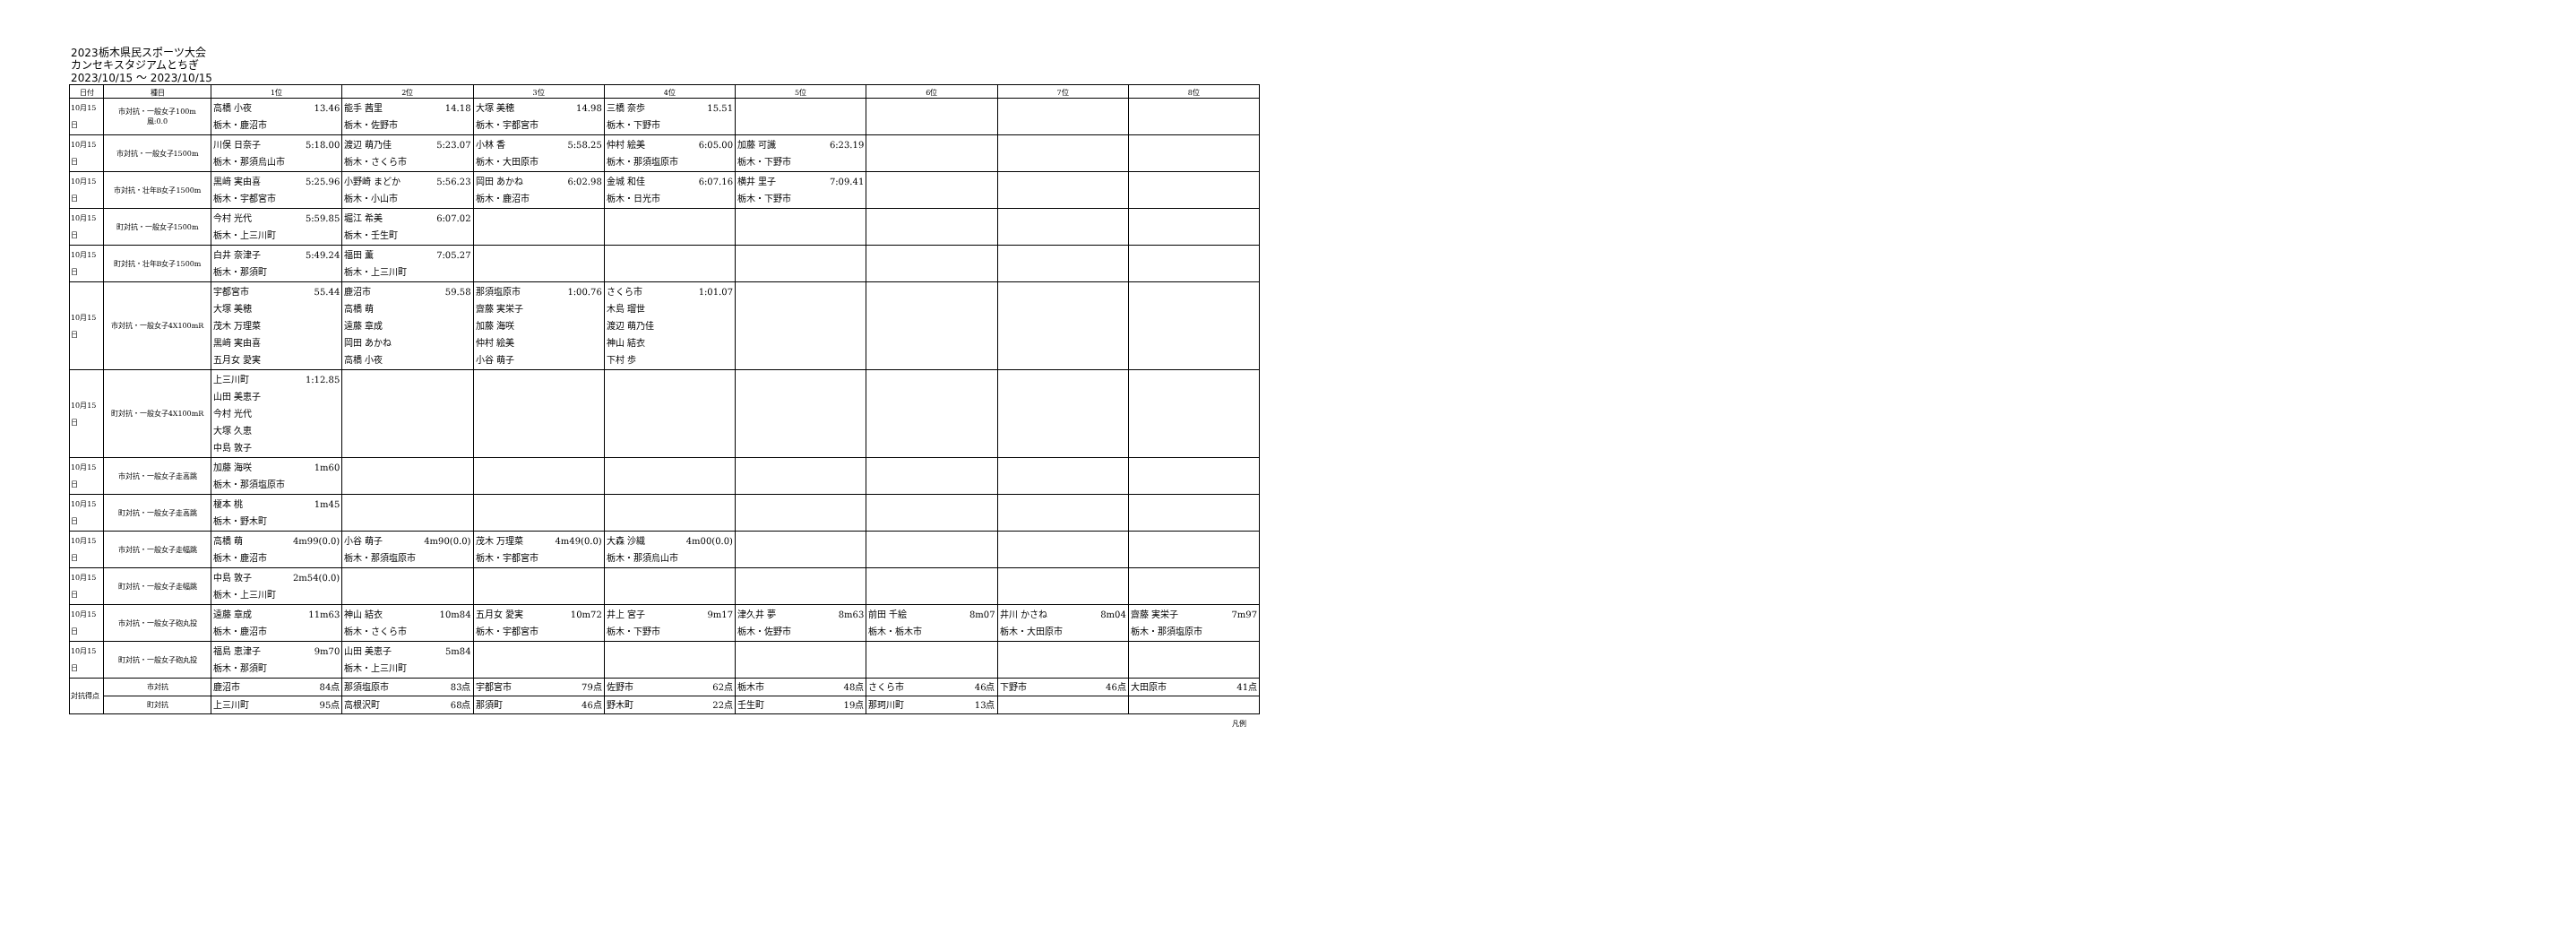2023栃木県民スポーツ大会
カンセキスタジアムとちぎ
2023/10/15 ～ 2023/10/15
| 日付 | 種目 | 1位 | 2位 | 3位 | 4位 | 5位 | 6位 | 7位 | 8位 |
| --- | --- | --- | --- | --- | --- | --- | --- | --- | --- |
| 10月15日 | 市対抗・一般女子100m 風:0.0 | 高橋 小夜 13.46 栃木・鹿沼市 | 能手 茜里 14.18 栃木・佐野市 | 大塚 美穂 14.98 栃木・宇都宮市 | 三橋 奈歩 15.51 栃木・下野市 | | | | |
| 10月15日 | 市対抗・一般女子1500m | 川俣 日奈子 5:18.00 栃木・那須烏山市 | 渡辺 萌乃佳 5:23.07 栃木・さくら市 | 小林 香 5:58.25 栃木・大田原市 | 仲村 絵美 6:05.00 栃木・那須塩原市 | 加藤 可識 6:23.19 栃木・下野市 | | | |
| 10月15日 | 市対抗・壮年B女子1500m | 黒﨑 実由喜 5:25.96 栃木・宇都宮市 | 小野崎 まどか 5:56.23 栃木・小山市 | 岡田 あかね 6:02.98 栃木・鹿沼市 | 金城 和佳 6:07.16 栃木・日光市 | 横井 里子 7:09.41 栃木・下野市 | | | |
| 10月15日 | 町対抗・一般女子1500m | 今村 光代 5:59.85 栃木・上三川町 | 堀江 希美 6:07.02 栃木・壬生町 | | | | | | |
| 10月15日 | 町対抗・壮年B女子1500m | 白井 奈津子 5:49.24 栃木・那須町 | 福田 薫 7:05.27 栃木・上三川町 | | | | | | |
| 10月15日 | 市対抗・一般女子4X100mR | 宇都宮市 55.44 大塚 美穂 茂木 万理菜 黒﨑 実由喜 五月女 愛実 | 鹿沼市 59.58 高橋 萌 遠藤 章成 岡田 あかね 高橋 小夜 | 那須塩原市 1:00.76 齋藤 実栄子 加藤 海咲 仲村 絵美 小谷 萌子 | さくら市 1:01.07 木島 瑠世 渡辺 萌乃佳 神山 結衣 下村 歩 | | | | |
| 10月15日 | 町対抗・一般女子4X100mR | 上三川町 1:12.85 山田 美恵子 今村 光代 大塚 久恵 中島 敦子 | | | | | | | |
| 10月15日 | 市対抗・一般女子走高跳 | 加藤 海咲 1m60 栃木・那須塩原市 | | | | | | | |
| 10月15日 | 町対抗・一般女子走高跳 | 榎本 桃 1m45 栃木・野木町 | | | | | | | |
| 10月15日 | 市対抗・一般女子走幅跳 | 高橋 萌 4m99(0.0) 栃木・鹿沼市 | 小谷 萌子 4m90(0.0) 栃木・那須塩原市 | 茂木 万理菜 4m49(0.0) 栃木・宇都宮市 | 大森 沙織 4m00(0.0) 栃木・那須烏山市 | | | | |
| 10月15日 | 町対抗・一般女子走幅跳 | 中島 敦子 2m54(0.0) 栃木・上三川町 | | | | | | | |
| 10月15日 | 市対抗・一般女子砲丸投 | 遠藤 章成 11m63 栃木・鹿沼市 | 神山 結衣 10m84 栃木・さくら市 | 五月女 愛実 10m72 栃木・宇都宮市 | 井上 宮子 9m17 栃木・下野市 | 津久井 夢 8m63 栃木・佐野市 | 前田 千絵 8m07 栃木・栃木市 | 井川 かさね 8m04 栃木・大田原市 | 齋藤 実栄子 7m97 栃木・那須塩原市 |
| 10月15日 | 町対抗・一般女子砲丸投 | 福島 恵津子 9m70 栃木・那須町 | 山田 美恵子 5m84 栃木・上三川町 | | | | | | |
| 対抗得点 | 市対抗 | 鹿沼市 84点 | 那須塩原市 83点 | 宇都宮市 79点 | 佐野市 62点 | 栃木市 48点 | さくら市 46点 | 下野市 46点 | 大田原市 41点 |
| | 町対抗 | 上三川町 95点 | 高根沢町 68点 | 那須町 46点 | 野木町 22点 | 壬生町 19点 | 那珂川町 13点 | | |
凡例